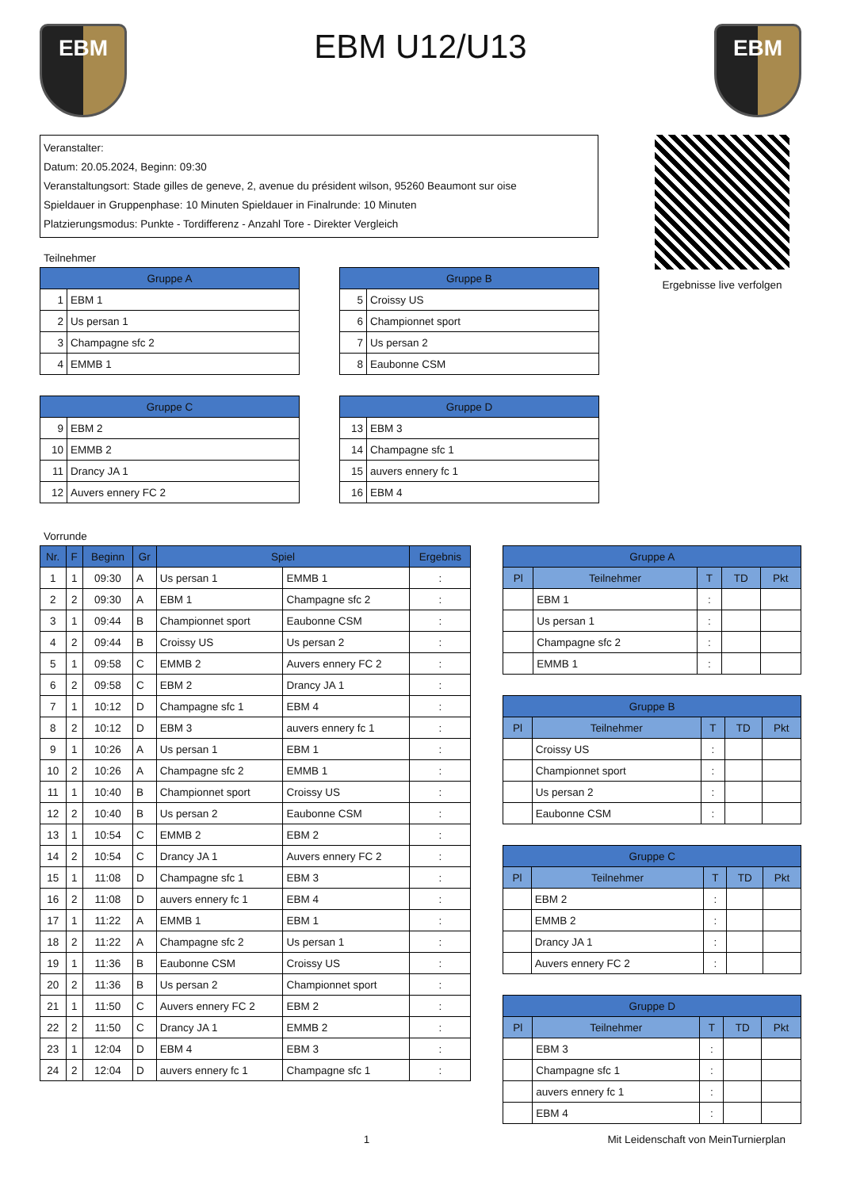EBM
EBM U12/U13
EBM
Veranstalter:
Datum: 20.05.2024, Beginn: 09:30
Veranstaltungsort: Stade gilles de geneve, 2, avenue du président wilson, 95260 Beaumont sur oise
Spieldauer in Gruppenphase: 10 Minuten Spieldauer in Finalrunde: 10 Minuten
Platzierungsmodus: Punkte - Tordifferenz - Anzahl Tore - Direkter Vergleich
Teilnehmer
| Gruppe A | |
| --- | --- |
| 1 | EBM 1 |
| 2 | Us persan 1 |
| 3 | Champagne sfc 2 |
| 4 | EMMB 1 |
| Gruppe B | |
| --- | --- |
| 5 | Croissy US |
| 6 | Championnet sport |
| 7 | Us persan 2 |
| 8 | Eaubonne CSM |
| Gruppe C | |
| --- | --- |
| 9 | EBM 2 |
| 10 | EMMB 2 |
| 11 | Drancy JA 1 |
| 12 | Auvers ennery FC 2 |
| Gruppe D | |
| --- | --- |
| 13 | EBM 3 |
| 14 | Champagne sfc 1 |
| 15 | auvers ennery fc 1 |
| 16 | EBM 4 |
Ergebnisse live verfolgen
Vorrunde
| Nr. | F | Beginn | Gr | Spiel | | Ergebnis |
| --- | --- | --- | --- | --- | --- | --- |
| 1 | 1 | 09:30 | A | Us persan 1 | EMMB 1 | : |
| 2 | 2 | 09:30 | A | EBM 1 | Champagne sfc 2 | : |
| 3 | 1 | 09:44 | B | Championnet sport | Eaubonne CSM | : |
| 4 | 2 | 09:44 | B | Croissy US | Us persan 2 | : |
| 5 | 1 | 09:58 | C | EMMB 2 | Auvers ennery FC 2 | : |
| 6 | 2 | 09:58 | C | EBM 2 | Drancy JA 1 | : |
| 7 | 1 | 10:12 | D | Champagne sfc 1 | EBM 4 | : |
| 8 | 2 | 10:12 | D | EBM 3 | auvers ennery fc 1 | : |
| 9 | 1 | 10:26 | A | Us persan 1 | EBM 1 | : |
| 10 | 2 | 10:26 | A | Champagne sfc 2 | EMMB 1 | : |
| 11 | 1 | 10:40 | B | Championnet sport | Croissy US | : |
| 12 | 2 | 10:40 | B | Us persan 2 | Eaubonne CSM | : |
| 13 | 1 | 10:54 | C | EMMB 2 | EBM 2 | : |
| 14 | 2 | 10:54 | C | Drancy JA 1 | Auvers ennery FC 2 | : |
| 15 | 1 | 11:08 | D | Champagne sfc 1 | EBM 3 | : |
| 16 | 2 | 11:08 | D | auvers ennery fc 1 | EBM 4 | : |
| 17 | 1 | 11:22 | A | EMMB 1 | EBM 1 | : |
| 18 | 2 | 11:22 | A | Champagne sfc 2 | Us persan 1 | : |
| 19 | 1 | 11:36 | B | Eaubonne CSM | Croissy US | : |
| 20 | 2 | 11:36 | B | Us persan 2 | Championnet sport | : |
| 21 | 1 | 11:50 | C | Auvers ennery FC 2 | EBM 2 | : |
| 22 | 2 | 11:50 | C | Drancy JA 1 | EMMB 2 | : |
| 23 | 1 | 12:04 | D | EBM 4 | EBM 3 | : |
| 24 | 2 | 12:04 | D | auvers ennery fc 1 | Champagne sfc 1 | : |
| Gruppe A | | | | |
| --- | --- | --- | --- | --- |
| Pl | Teilnehmer | T | TD | Pkt |
| | EBM 1 | : | | |
| | Us persan 1 | : | | |
| | Champagne sfc 2 | : | | |
| | EMMB 1 | : | | |
| Gruppe B | | | | |
| --- | --- | --- | --- | --- |
| Pl | Teilnehmer | T | TD | Pkt |
| | Croissy US | : | | |
| | Championnet sport | : | | |
| | Us persan 2 | : | | |
| | Eaubonne CSM | : | | |
| Gruppe C | | | | |
| --- | --- | --- | --- | --- |
| Pl | Teilnehmer | T | TD | Pkt |
| | EBM 2 | : | | |
| | EMMB 2 | : | | |
| | Drancy JA 1 | : | | |
| | Auvers ennery FC 2 | : | | |
| Gruppe D | | | | |
| --- | --- | --- | --- | --- |
| Pl | Teilnehmer | T | TD | Pkt |
| | EBM 3 | : | | |
| | Champagne sfc 1 | : | | |
| | auvers ennery fc 1 | : | | |
| | EBM 4 | : | | |
1 Mit Leidenschaft von MeinTurnierplan